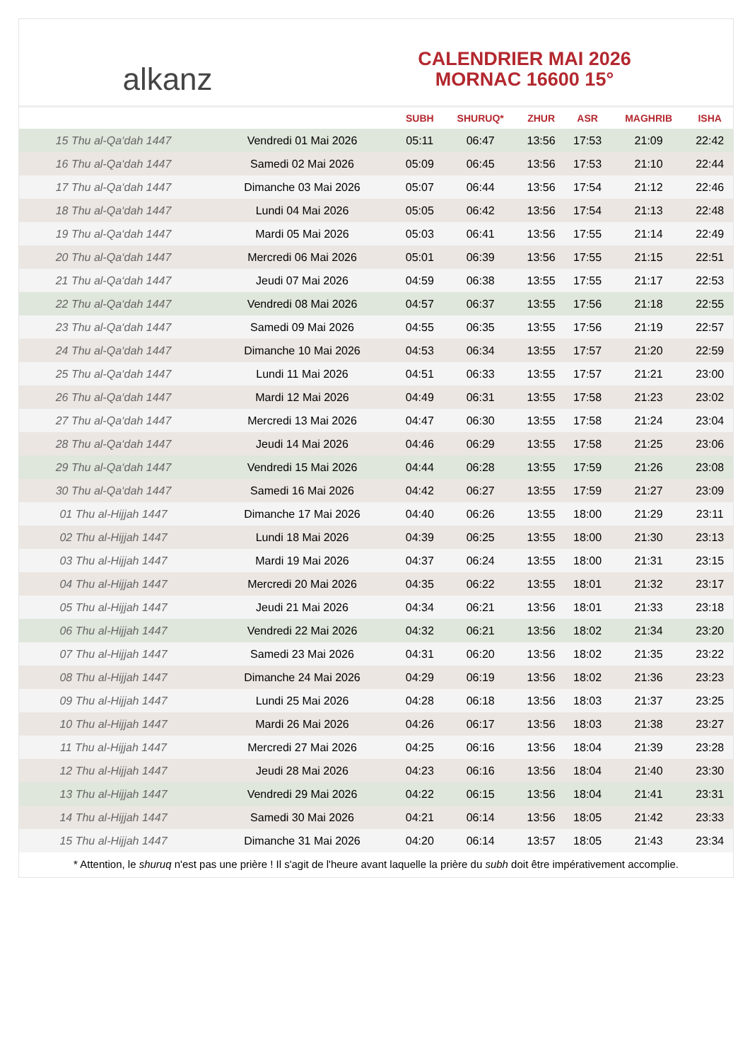alkanz
CALENDRIER MAI 2026
MORNAC 16600 15°
| | | SUBH | SHURUQ* | ZHUR | ASR | MAGHRIB | ISHA |
| --- | --- | --- | --- | --- | --- | --- | --- |
| 15 Thu al-Qa‘dah 1447 | Vendredi 01 Mai 2026 | 05:11 | 06:47 | 13:56 | 17:53 | 21:09 | 22:42 |
| 16 Thu al-Qa‘dah 1447 | Samedi 02 Mai 2026 | 05:09 | 06:45 | 13:56 | 17:53 | 21:10 | 22:44 |
| 17 Thu al-Qa‘dah 1447 | Dimanche 03 Mai 2026 | 05:07 | 06:44 | 13:56 | 17:54 | 21:12 | 22:46 |
| 18 Thu al-Qa‘dah 1447 | Lundi 04 Mai 2026 | 05:05 | 06:42 | 13:56 | 17:54 | 21:13 | 22:48 |
| 19 Thu al-Qa‘dah 1447 | Mardi 05 Mai 2026 | 05:03 | 06:41 | 13:56 | 17:55 | 21:14 | 22:49 |
| 20 Thu al-Qa‘dah 1447 | Mercredi 06 Mai 2026 | 05:01 | 06:39 | 13:56 | 17:55 | 21:15 | 22:51 |
| 21 Thu al-Qa‘dah 1447 | Jeudi 07 Mai 2026 | 04:59 | 06:38 | 13:55 | 17:55 | 21:17 | 22:53 |
| 22 Thu al-Qa‘dah 1447 | Vendredi 08 Mai 2026 | 04:57 | 06:37 | 13:55 | 17:56 | 21:18 | 22:55 |
| 23 Thu al-Qa‘dah 1447 | Samedi 09 Mai 2026 | 04:55 | 06:35 | 13:55 | 17:56 | 21:19 | 22:57 |
| 24 Thu al-Qa‘dah 1447 | Dimanche 10 Mai 2026 | 04:53 | 06:34 | 13:55 | 17:57 | 21:20 | 22:59 |
| 25 Thu al-Qa‘dah 1447 | Lundi 11 Mai 2026 | 04:51 | 06:33 | 13:55 | 17:57 | 21:21 | 23:00 |
| 26 Thu al-Qa‘dah 1447 | Mardi 12 Mai 2026 | 04:49 | 06:31 | 13:55 | 17:58 | 21:23 | 23:02 |
| 27 Thu al-Qa‘dah 1447 | Mercredi 13 Mai 2026 | 04:47 | 06:30 | 13:55 | 17:58 | 21:24 | 23:04 |
| 28 Thu al-Qa‘dah 1447 | Jeudi 14 Mai 2026 | 04:46 | 06:29 | 13:55 | 17:58 | 21:25 | 23:06 |
| 29 Thu al-Qa‘dah 1447 | Vendredi 15 Mai 2026 | 04:44 | 06:28 | 13:55 | 17:59 | 21:26 | 23:08 |
| 30 Thu al-Qa‘dah 1447 | Samedi 16 Mai 2026 | 04:42 | 06:27 | 13:55 | 17:59 | 21:27 | 23:09 |
| 01 Thu al-Hijjah 1447 | Dimanche 17 Mai 2026 | 04:40 | 06:26 | 13:55 | 18:00 | 21:29 | 23:11 |
| 02 Thu al-Hijjah 1447 | Lundi 18 Mai 2026 | 04:39 | 06:25 | 13:55 | 18:00 | 21:30 | 23:13 |
| 03 Thu al-Hijjah 1447 | Mardi 19 Mai 2026 | 04:37 | 06:24 | 13:55 | 18:00 | 21:31 | 23:15 |
| 04 Thu al-Hijjah 1447 | Mercredi 20 Mai 2026 | 04:35 | 06:22 | 13:55 | 18:01 | 21:32 | 23:17 |
| 05 Thu al-Hijjah 1447 | Jeudi 21 Mai 2026 | 04:34 | 06:21 | 13:56 | 18:01 | 21:33 | 23:18 |
| 06 Thu al-Hijjah 1447 | Vendredi 22 Mai 2026 | 04:32 | 06:21 | 13:56 | 18:02 | 21:34 | 23:20 |
| 07 Thu al-Hijjah 1447 | Samedi 23 Mai 2026 | 04:31 | 06:20 | 13:56 | 18:02 | 21:35 | 23:22 |
| 08 Thu al-Hijjah 1447 | Dimanche 24 Mai 2026 | 04:29 | 06:19 | 13:56 | 18:02 | 21:36 | 23:23 |
| 09 Thu al-Hijjah 1447 | Lundi 25 Mai 2026 | 04:28 | 06:18 | 13:56 | 18:03 | 21:37 | 23:25 |
| 10 Thu al-Hijjah 1447 | Mardi 26 Mai 2026 | 04:26 | 06:17 | 13:56 | 18:03 | 21:38 | 23:27 |
| 11 Thu al-Hijjah 1447 | Mercredi 27 Mai 2026 | 04:25 | 06:16 | 13:56 | 18:04 | 21:39 | 23:28 |
| 12 Thu al-Hijjah 1447 | Jeudi 28 Mai 2026 | 04:23 | 06:16 | 13:56 | 18:04 | 21:40 | 23:30 |
| 13 Thu al-Hijjah 1447 | Vendredi 29 Mai 2026 | 04:22 | 06:15 | 13:56 | 18:04 | 21:41 | 23:31 |
| 14 Thu al-Hijjah 1447 | Samedi 30 Mai 2026 | 04:21 | 06:14 | 13:56 | 18:05 | 21:42 | 23:33 |
| 15 Thu al-Hijjah 1447 | Dimanche 31 Mai 2026 | 04:20 | 06:14 | 13:57 | 18:05 | 21:43 | 23:34 |
* Attention, le shuruq n'est pas une prière ! Il s'agit de l'heure avant laquelle la prière du subh doit être impérativement accomplie.